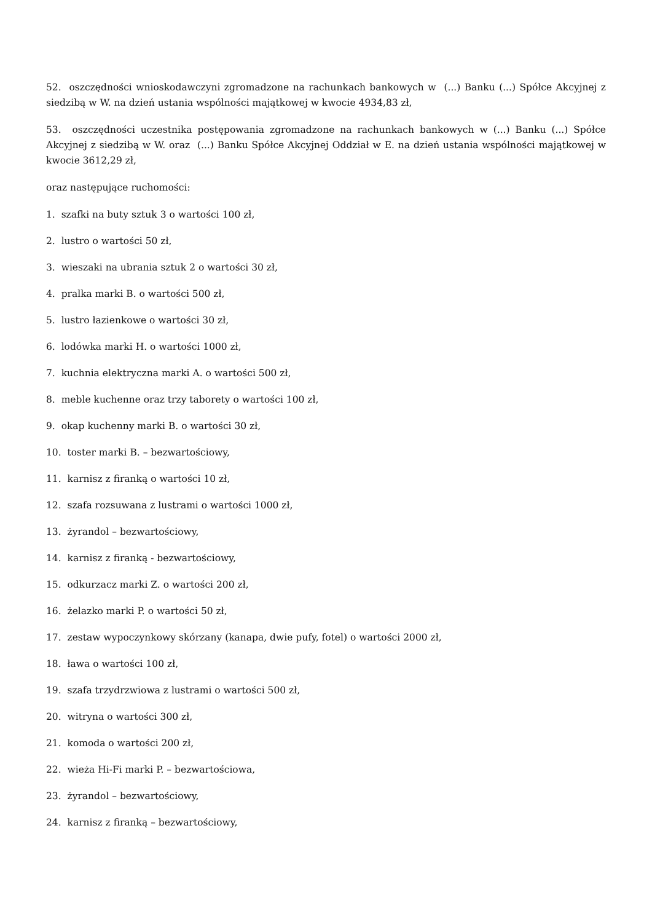52. oszczędności wnioskodawczyni zgromadzone na rachunkach bankowych w (...) Banku (...) Spółce Akcyjnej z siedzibą w W. na dzień ustania wspólności majątkowej w kwocie 4934,83 zł,
53. oszczędności uczestnika postępowania zgromadzone na rachunkach bankowych w (...) Banku (...) Spółce Akcyjnej z siedzibą w W. oraz (...) Banku Spółce Akcyjnej Oddział w E. na dzień ustania wspólności majątkowej w kwocie 3612,29 zł,
oraz następujące ruchomości:
1. szafki na buty sztuk 3 o wartości 100 zł,
2. lustro o wartości 50 zł,
3. wieszaki na ubrania sztuk 2 o wartości 30 zł,
4. pralka marki B. o wartości 500 zł,
5. lustro łazienkowe o wartości 30 zł,
6. lodówka marki H. o wartości 1000 zł,
7. kuchnia elektryczna marki A. o wartości 500 zł,
8. meble kuchenne oraz trzy taborety o wartości 100 zł,
9. okap kuchenny marki B. o wartości 30 zł,
10. toster marki B. – bezwartościowy,
11. karnisz z firanką o wartości 10 zł,
12. szafa rozsuwana z lustrami o wartości 1000 zł,
13. żyrandol – bezwartościowy,
14. karnisz z firanką - bezwartościowy,
15. odkurzacz marki Z. o wartości 200 zł,
16. żelazko marki P. o wartości 50 zł,
17. zestaw wypoczynkowy skórzany (kanapa, dwie pufy, fotel) o wartości 2000 zł,
18. ława o wartości 100 zł,
19. szafa trzydrzwiowa z lustrami o wartości 500 zł,
20. witryna o wartości 300 zł,
21. komoda o wartości 200 zł,
22. wieża Hi-Fi marki P. – bezwartościowa,
23. żyrandol – bezwartościowy,
24. karnisz z firanką – bezwartościowy,